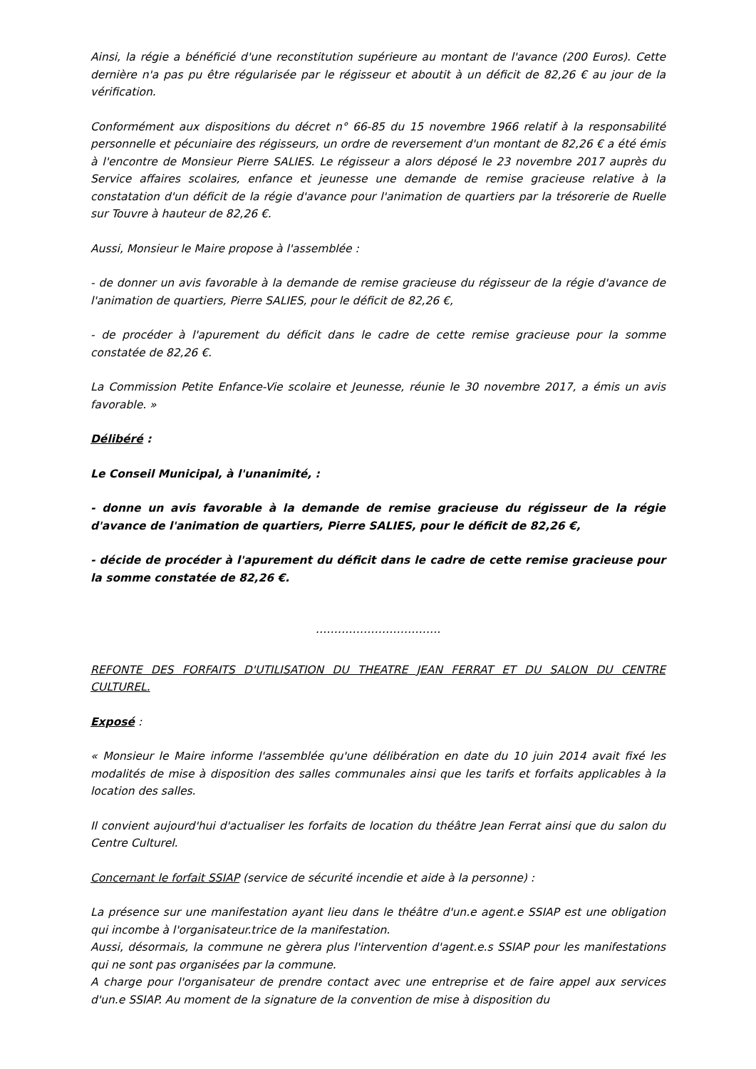Ainsi, la régie a bénéficié d'une reconstitution supérieure au montant de l'avance (200 Euros). Cette dernière n'a pas pu être régularisée par le régisseur et aboutit à un déficit de 82,26 € au jour de la vérification.
Conformément aux dispositions du décret n° 66-85 du 15 novembre 1966 relatif à la responsabilité personnelle et pécuniaire des régisseurs, un ordre de reversement d'un montant de 82,26 € a été émis à l'encontre de Monsieur Pierre SALIES. Le régisseur a alors déposé le 23 novembre 2017 auprès du Service affaires scolaires, enfance et jeunesse une demande de remise gracieuse relative à la constatation d'un déficit de la régie d'avance pour l'animation de quartiers par la trésorerie de Ruelle sur Touvre à hauteur de 82,26 €.
Aussi, Monsieur le Maire propose à l'assemblée :
- de donner un avis favorable à la demande de remise gracieuse du régisseur de la régie d'avance de l'animation de quartiers, Pierre SALIES, pour le déficit de 82,26 €,
- de procéder à l'apurement du déficit dans le cadre de cette remise gracieuse pour la somme constatée de 82,26 €.
La Commission Petite Enfance-Vie scolaire et Jeunesse, réunie le 30 novembre 2017, a émis un avis favorable. »
Délibéré :
Le Conseil Municipal, à l'unanimité, :
- donne un avis favorable à la demande de remise gracieuse du régisseur de la régie d'avance de l'animation de quartiers, Pierre SALIES, pour le déficit de 82,26 €,
- décide de procéder à l'apurement du déficit dans le cadre de cette remise gracieuse pour la somme constatée de 82,26 €.
…………………………….
REFONTE DES FORFAITS D'UTILISATION DU THEATRE JEAN FERRAT ET DU SALON DU CENTRE CULTUREL.
Exposé :
« Monsieur le Maire informe l'assemblée qu'une délibération en date du 10 juin 2014 avait fixé les modalités de mise à disposition des salles communales ainsi que les tarifs et forfaits applicables à la location des salles.
Il convient aujourd'hui d'actualiser les forfaits de location du théâtre Jean Ferrat ainsi que du salon du Centre Culturel.
Concernant le forfait SSIAP (service de sécurité incendie et aide à la personne) :
La présence sur une manifestation ayant lieu dans le théâtre d'un.e agent.e SSIAP est une obligation qui incombe à l'organisateur.trice de la manifestation.
Aussi, désormais, la commune ne gèrera plus l'intervention d'agent.e.s SSIAP pour les manifestations qui ne sont pas organisées par la commune.
A charge pour l'organisateur de prendre contact avec une entreprise et de faire appel aux services d'un.e SSIAP. Au moment de la signature de la convention de mise à disposition du